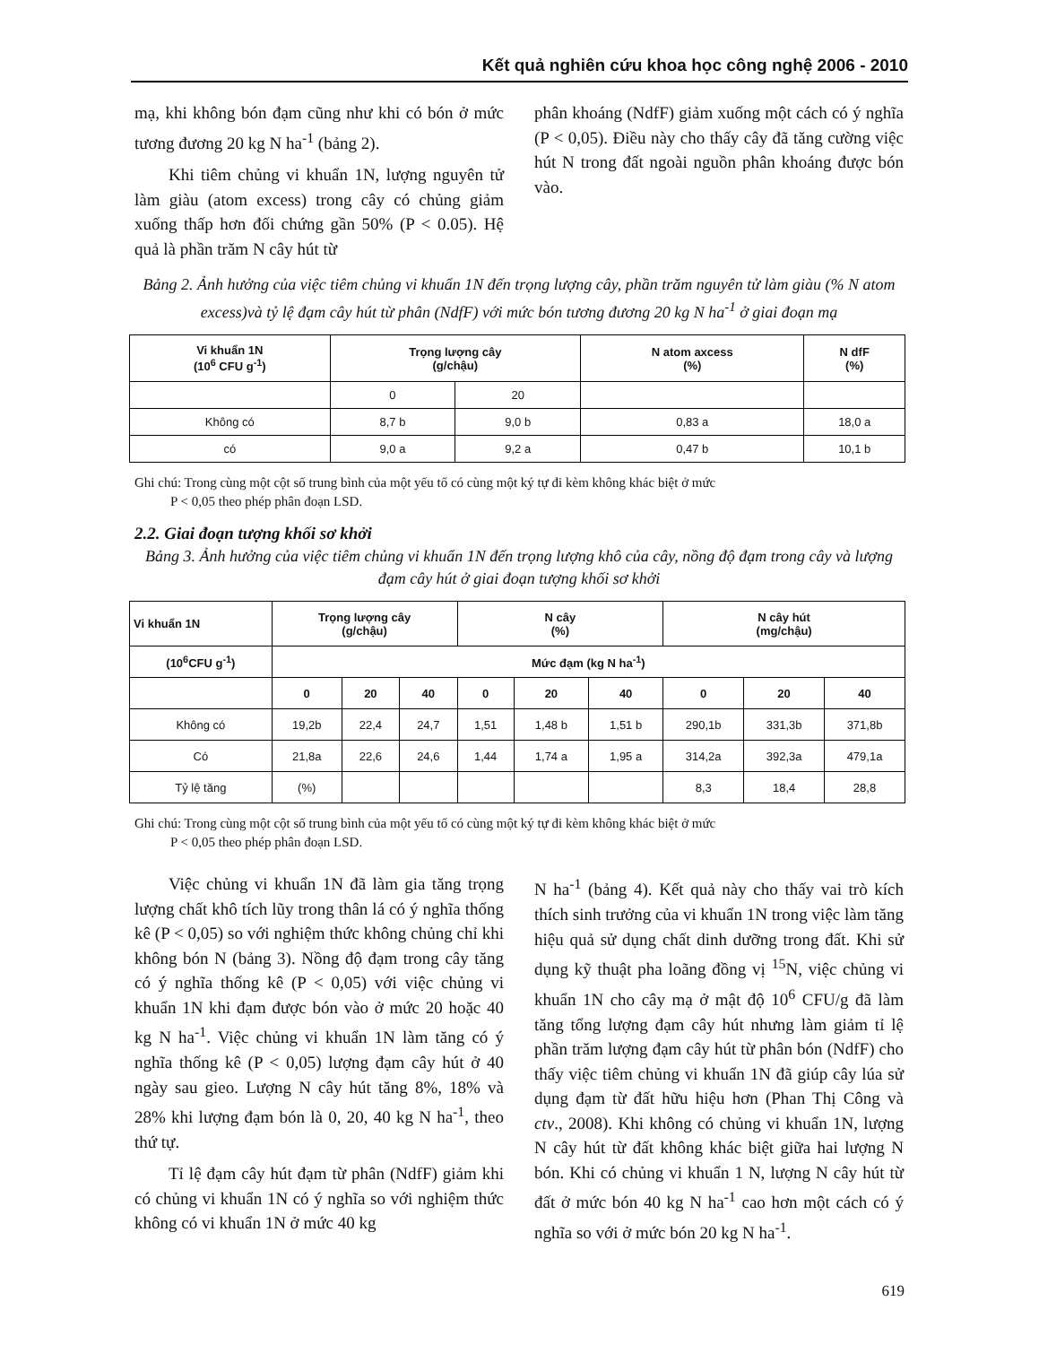Kết quả nghiên cứu khoa học công nghệ 2006 - 2010
mạ, khi không bón đạm cũng như khi có bón ở mức tương đương 20 kg N ha<sup>-1</sup> (bảng 2).
Khi tiêm chủng vi khuẩn 1N, lượng nguyên tử làm giàu (atom excess) trong cây có chủng giảm xuống thấp hơn đối chứng gần 50% (P < 0.05). Hệ quả là phần trăm N cây hút từ
phân khoáng (NdfF) giảm xuống một cách có ý nghĩa (P < 0,05). Điều này cho thấy cây đã tăng cường việc hút N trong đất ngoài nguồn phân khoáng được bón vào.
Bảng 2. Ảnh hưởng của việc tiêm chủng vi khuẩn 1N đến trọng lượng cây, phần trăm nguyên tử làm giàu (% N atom excess)và tỷ lệ đạm cây hút từ phân (NdfF) với mức bón tương đương 20 kg N ha<sup>-1</sup> ở giai đoạn mạ
| Vi khuẩn 1N (10<sup>6</sup> CFU g<sup>-1</sup>) | Trọng lượng cây (g/chậu) | | N atom axcess (%) | N dfF (%) |
| --- | --- | --- | --- | --- |
| | 0 | 20 | | |
| Không có | 8,7 b | 9,0 b | 0,83 a | 18,0 a |
| có | 9,0 a | 9,2 a | 0,47 b | 10,1 b |
Ghi chú: Trong cùng một cột số trung bình của một yếu tố có cùng một ký tự đi kèm không khác biệt ở mức
P < 0,05 theo phép phân đoạn LSD.
2.2. Giai đoạn tượng khối sơ khởi
Bảng 3. Ảnh hưởng của việc tiêm chủng vi khuẩn 1N đến trọng lượng khô của cây, nồng độ đạm trong cây và lượng đạm cây hút ở giai đoạn tượng khối sơ khởi
| Vi khuẩn 1N | Trọng lượng cây (g/chậu) | | | N cây (%) | | | N cây hút (mg/chậu) | | |
| --- | --- | --- | --- | --- | --- | --- | --- | --- | --- |
| (10<sup>6</sup>CFU g<sup>-1</sup>) | Mức đạm (kg N ha<sup>-1</sup>) | | | | | | | | |
| | 0 | 20 | 40 | 0 | 20 | 40 | 0 | 20 | 40 |
| Không có | 19,2b | 22,4 | 24,7 | 1,51 | 1,48 b | 1,51 b | 290,1b | 331,3b | 371,8b |
| Có | 21,8a | 22,6 | 24,6 | 1,44 | 1,74 a | 1,95 a | 314,2a | 392,3a | 479,1a |
| Tỷ lệ tăng | (%) | | | | | | 8,3 | 18,4 | 28,8 |
Ghi chú: Trong cùng một cột số trung bình của một yếu tố có cùng một ký tự đi kèm không khác biệt ở mức
P < 0,05 theo phép phân đoạn LSD.
Việc chủng vi khuẩn 1N đã làm gia tăng trọng lượng chất khô tích lũy trong thân lá có ý nghĩa thống kê (P < 0,05) so với nghiệm thức không chủng chỉ khi không bón N (bảng 3). Nồng độ đạm trong cây tăng có ý nghĩa thống kê (P < 0,05) với việc chủng vi khuẩn 1N khi đạm được bón vào ở mức 20 hoặc 40 kg N ha<sup>-1</sup>. Việc chủng vi khuẩn 1N làm tăng có ý nghĩa thống kê (P < 0,05) lượng đạm cây hút ở 40 ngày sau gieo. Lượng N cây hút tăng 8%, 18% và 28% khi lượng đạm bón là 0, 20, 40 kg N ha<sup>-1</sup>, theo thứ tự.
Tỉ lệ đạm cây hút đạm từ phân (NdfF) giảm khi có chủng vi khuẩn 1N có ý nghĩa so với nghiệm thức không có vi khuẩn 1N ở mức 40 kg
N ha<sup>-1</sup> (bảng 4). Kết quả này cho thấy vai trò kích thích sinh trưởng của vi khuẩn 1N trong việc làm tăng hiệu quả sử dụng chất dinh dưỡng trong đất. Khi sử dụng kỹ thuật pha loãng đồng vị <sup>15</sup>N, việc chủng vi khuẩn 1N cho cây mạ ở mật độ 10<sup>6</sup> CFU/g đã làm tăng tổng lượng đạm cây hút nhưng làm giảm tỉ lệ phần trăm lượng đạm cây hút từ phân bón (NdfF) cho thấy việc tiêm chủng vi khuẩn 1N đã giúp cây lúa sử dụng đạm từ đất hữu hiệu hơn (Phan Thị Công và ctv., 2008). Khi không có chủng vi khuẩn 1N, lượng N cây hút từ đất không khác biệt giữa hai lượng N bón. Khi có chủng vi khuẩn 1 N, lượng N cây hút từ đất ở mức bón 40 kg N ha<sup>-1</sup> cao hơn một cách có ý nghĩa so với ở mức bón 20 kg N ha<sup>-1</sup>.
619